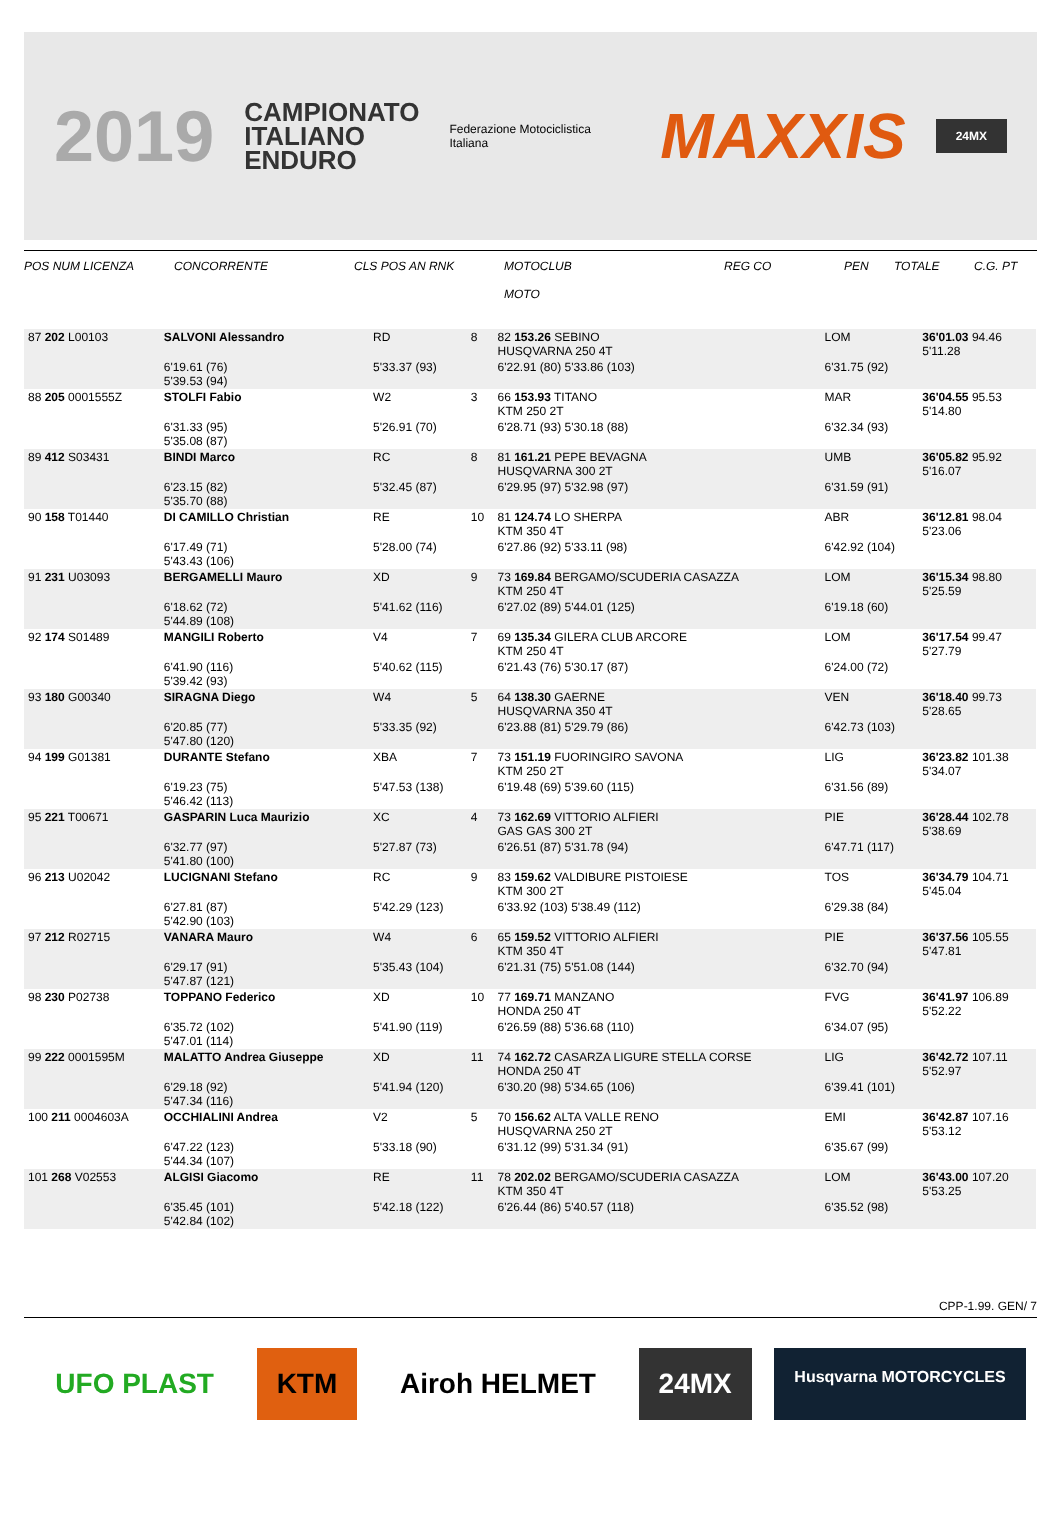2019
CAMPIONATO
ITALIANO
ENDURO
Federazione Motociclistica Italiana
MAXXIS 24MX
POS NUM LICENZA CONCORRENTE CLS POS AN RNK MOTOCLUB
MOTO REG CO PEN TOTALE C.G. PT
| 87 202 L00103 | SALVONI Alessandro | RD | 8 | 82 153.26 SEBINO HUSQVARNA 250 4T | LOM | 36'01.03 94.46 5'11.28 |
| | 6'19.61 (76) 5'39.53 (94) | 5'33.37 (93) | | 6'22.91 (80) 5'33.86 (103) | 6'31.75 (92) | |
| 88 205 0001555Z | STOLFI Fabio | W2 | 3 | 66 153.93 TITANO KTM 250 2T | MAR | 36'04.55 95.53 5'14.80 |
| | 6'31.33 (95) 5'35.08 (87) | 5'26.91 (70) | | 6'28.71 (93) 5'30.18 (88) | 6'32.34 (93) | |
| 89 412 S03431 | BINDI Marco | RC | 8 | 81 161.21 PEPE BEVAGNA HUSQVARNA 300 2T | UMB | 36'05.82 95.92 5'16.07 |
| | 6'23.15 (82) 5'35.70 (88) | 5'32.45 (87) | | 6'29.95 (97) 5'32.98 (97) | 6'31.59 (91) | |
| 90 158 T01440 | DI CAMILLO Christian | RE | 10 | 81 124.74 LO SHERPA KTM 350 4T | ABR | 36'12.81 98.04 5'23.06 |
| | 6'17.49 (71) 5'43.43 (106) | 5'28.00 (74) | | 6'27.86 (92) 5'33.11 (98) | 6'42.92 (104) | |
| 91 231 U03093 | BERGAMELLI Mauro | XD | 9 | 73 169.84 BERGAMO/SCUDERIA CASAZZA KTM 250 4T | LOM | 36'15.34 98.80 5'25.59 |
| | 6'18.62 (72) 5'44.89 (108) | 5'41.62 (116) | | 6'27.02 (89) 5'44.01 (125) | 6'19.18 (60) | |
| 92 174 S01489 | MANGILI Roberto | V4 | 7 | 69 135.34 GILERA CLUB ARCORE KTM 250 4T | LOM | 36'17.54 99.47 5'27.79 |
| | 6'41.90 (116) 5'39.42 (93) | 5'40.62 (115) | | 6'21.43 (76) 5'30.17 (87) | 6'24.00 (72) | |
| 93 180 G00340 | SIRAGNA Diego | W4 | 5 | 64 138.30 GAERNE HUSQVARNA 350 4T | VEN | 36'18.40 99.73 5'28.65 |
| | 6'20.85 (77) 5'47.80 (120) | 5'33.35 (92) | | 6'23.88 (81) 5'29.79 (86) | 6'42.73 (103) | |
| 94 199 G01381 | DURANTE Stefano | XBA | 7 | 73 151.19 FUORINGIRO SAVONA KTM 250 2T | LIG | 36'23.82 101.38 5'34.07 |
| | 6'19.23 (75) 5'46.42 (113) | 5'47.53 (138) | | 6'19.48 (69) 5'39.60 (115) | 6'31.56 (89) | |
| 95 221 T00671 | GASPARIN Luca Maurizio | XC | 4 | 73 162.69 VITTORIO ALFIERI GAS GAS 300 2T | PIE | 36'28.44 102.78 5'38.69 |
| | 6'32.77 (97) 5'41.80 (100) | 5'27.87 (73) | | 6'26.51 (87) 5'31.78 (94) | 6'47.71 (117) | |
| 96 213 U02042 | LUCIGNANI Stefano | RC | 9 | 83 159.62 VALDIBURE PISTOIESE KTM 300 2T | TOS | 36'34.79 104.71 5'45.04 |
| | 6'27.81 (87) 5'42.90 (103) | 5'42.29 (123) | | 6'33.92 (103) 5'38.49 (112) | 6'29.38 (84) | |
| 97 212 R02715 | VANARA Mauro | W4 | 6 | 65 159.52 VITTORIO ALFIERI KTM 350 4T | PIE | 36'37.56 105.55 5'47.81 |
| | 6'29.17 (91) 5'47.87 (121) | 5'35.43 (104) | | 6'21.31 (75) 5'51.08 (144) | 6'32.70 (94) | |
| 98 230 P02738 | TOPPANO Federico | XD | 10 | 77 169.71 MANZANO HONDA 250 4T | FVG | 36'41.97 106.89 5'52.22 |
| | 6'35.72 (102) 5'47.01 (114) | 5'41.90 (119) | | 6'26.59 (88) 5'36.68 (110) | 6'34.07 (95) | |
| 99 222 0001595M | MALATTO Andrea Giuseppe | XD | 11 | 74 162.72 CASARZA LIGURE STELLA CORSE HONDA 250 4T | LIG | 36'42.72 107.11 5'52.97 |
| | 6'29.18 (92) 5'47.34 (116) | 5'41.94 (120) | | 6'30.20 (98) 5'34.65 (106) | 6'39.41 (101) | |
| 100 211 0004603A | OCCHIALINI Andrea | V2 | 5 | 70 156.62 ALTA VALLE RENO HUSQVARNA 250 2T | EMI | 36'42.87 107.16 5'53.12 |
| | 6'47.22 (123) 5'44.34 (107) | 5'33.18 (90) | | 6'31.12 (99) 5'31.34 (91) | 6'35.67 (99) | |
| 101 268 V02553 | ALGISI Giacomo | RE | 11 | 78 202.02 BERGAMO/SCUDERIA CASAZZA KTM 350 4T | LOM | 36'43.00 107.20 5'53.25 |
| | 6'35.45 (101) 5'42.84 (102) | 5'42.18 (122) | | 6'26.44 (86) 5'40.57 (118) | 6'35.52 (98) | |
CPP-1.99. GEN/ 7
UFO PLAST KTM Airoh HELMET 24MX
Husqvarna MOTORCYCLES